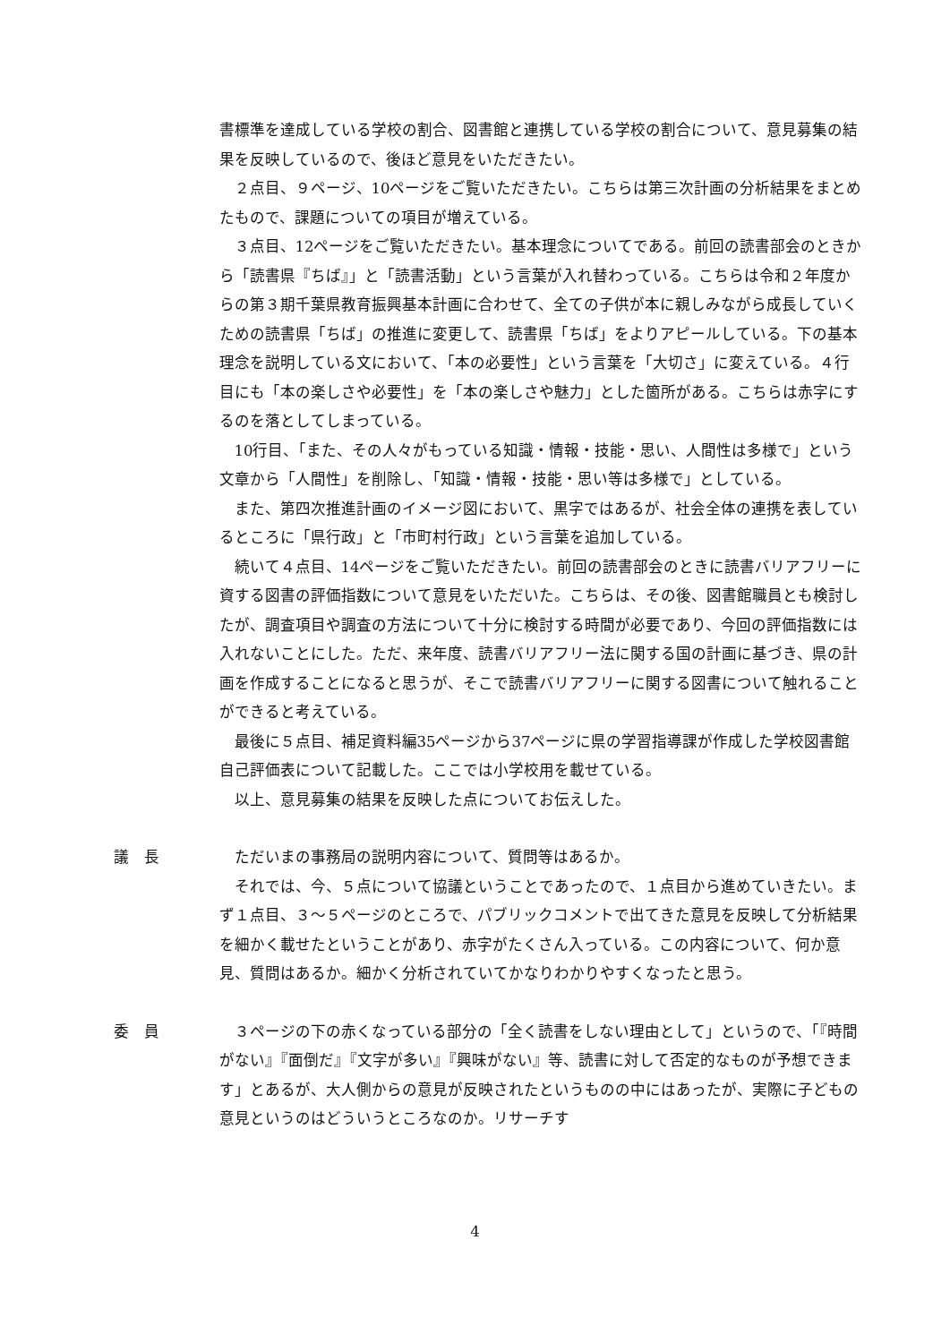書標準を達成している学校の割合、図書館と連携している学校の割合について、意見募集の結果を反映しているので、後ほど意見をいただきたい。
２点目、９ページ、10ページをご覧いただきたい。こちらは第三次計画の分析結果をまとめたもので、課題についての項目が増えている。
３点目、12ページをご覧いただきたい。基本理念についてである。前回の読書部会のときから「読書県『ちば』」と「読書活動」という言葉が入れ替わっている。こちらは令和２年度からの第３期千葉県教育振興基本計画に合わせて、全ての子供が本に親しみながら成長していくための読書県「ちば」の推進に変更して、読書県「ちば」をよりアピールしている。下の基本理念を説明している文において、「本の必要性」という言葉を「大切さ」に変えている。４行目にも「本の楽しさや必要性」を「本の楽しさや魅力」とした箇所がある。こちらは赤字にするのを落としてしまっている。
10行目、「また、その人々がもっている知識・情報・技能・思い、人間性は多様で」という文章から「人間性」を削除し、「知識・情報・技能・思い等は多様で」としている。
また、第四次推進計画のイメージ図において、黒字ではあるが、社会全体の連携を表しているところに「県行政」と「市町村行政」という言葉を追加している。
続いて４点目、14ページをご覧いただきたい。前回の読書部会のときに読書バリアフリーに資する図書の評価指数について意見をいただいた。こちらは、その後、図書館職員とも検討したが、調査項目や調査の方法について十分に検討する時間が必要であり、今回の評価指数には入れないことにした。ただ、来年度、読書バリアフリー法に関する国の計画に基づき、県の計画を作成することになると思うが、そこで読書バリアフリーに関する図書について触れることができると考えている。
最後に５点目、補足資料編35ページから37ページに県の学習指導課が作成した学校図書館自己評価表について記載した。ここでは小学校用を載せている。
以上、意見募集の結果を反映した点についてお伝えした。
議　長 ただいまの事務局の説明内容について、質問等はあるか。
それでは、今、５点について協議ということであったので、１点目から進めていきたい。まず１点目、３～５ページのところで、パブリックコメントで出てきた意見を反映して分析結果を細かく載せたということがあり、赤字がたくさん入っている。この内容について、何か意見、質問はあるか。細かく分析されていてかなりわかりやすくなったと思う。
委　員 ３ページの下の赤くなっている部分の「全く読書をしない理由として」というので、「『時間がない』『面倒だ』『文字が多い』『興味がない』等、読書に対して否定的なものが予想できます」とあるが、大人側からの意見が反映されたというものの中にはあったが、実際に子どもの意見というのはどういうところなのか。リサーチす
4